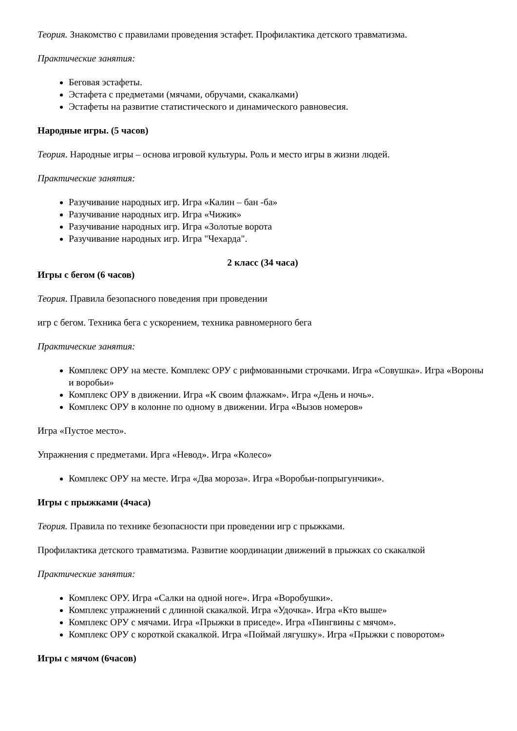Теория. Знакомство с правилами проведения эстафет. Профилактика детского травматизма.
Практические занятия:
Беговая эстафеты.
Эстафета с предметами (мячами, обручами, скакалками)
Эстафеты на развитие статистического и динамического равновесия.
Народные игры. (5 часов)
Теория. Народные игры – основа игровой культуры. Роль и место игры в жизни людей.
Практические занятия:
Разучивание народных игр. Игра «Калин – бан -ба»
Разучивание народных игр. Игра «Чижик»
Разучивание народных игр. Игра «Золотые ворота
Разучивание народных игр. Игра "Чехарда".
2 класс (34 часа)
Игры с бегом (6 часов)
Теория. Правила безопасного поведения при проведении
игр с бегом. Техника бега с ускорением, техника равномерного бега
Практические занятия:
Комплекс ОРУ на месте. Комплекс ОРУ с рифмованными строчками. Игра «Совушка». Игра «Вороны и воробьи»
Комплекс ОРУ в движении. Игра «К своим флажкам». Игра «День и ночь».
Комплекс ОРУ в колонне по одному в движении. Игра «Вызов номеров»
Игра «Пустое место».
Упражнения с предметами. Ирга «Невод». Игра «Колесо»
Комплекс ОРУ на месте. Игра «Два мороза». Игра «Воробьи-попрыгунчики».
Игры с прыжками (4часа)
Теория. Правила по технике безопасности при проведении игр с прыжками.
Профилактика детского травматизма. Развитие координации движений в прыжках со скакалкой
Практические занятия:
Комплекс ОРУ. Игра «Салки на одной ноге». Игра «Воробушки».
Комплекс упражнений с длинной скакалкой. Игра «Удочка». Игра «Кто выше»
Комплекс ОРУ с мячами. Игра «Прыжки в приседе». Игра «Пингвины с мячом».
Комплекс ОРУ с короткой скакалкой. Игра «Поймай лягушку». Игра «Прыжки с поворотом»
Игры с мячом (6часов)